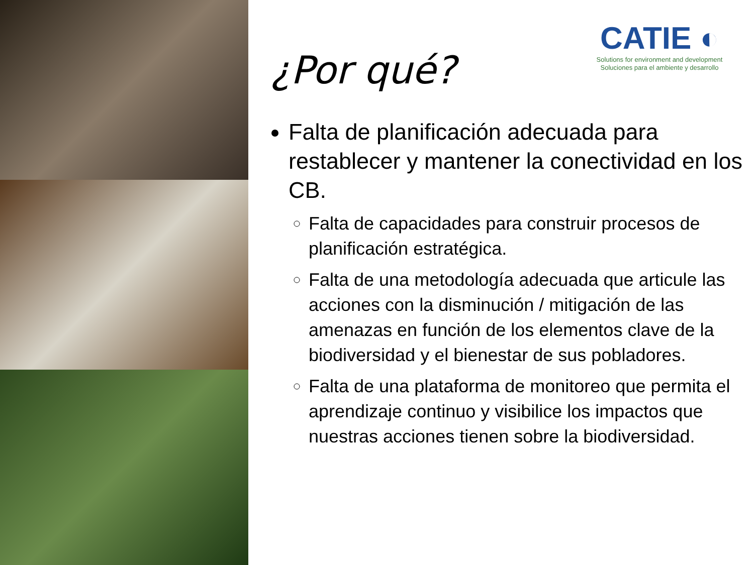CATIE ◐
Solutions for environment and development
Soluciones para el ambiente y desarrollo
¿Por qué?
Falta de planificación adecuada para restablecer y mantener la conectividad en los CB.
Falta de capacidades para construir procesos de planificación estratégica.
Falta de una metodología adecuada que articule las acciones con la disminución / mitigación de las amenazas en función de los elementos clave de la biodiversidad y el bienestar de sus pobladores.
Falta de una plataforma de monitoreo que permita el aprendizaje continuo y visibilice los impactos que nuestras acciones tienen sobre la biodiversidad.